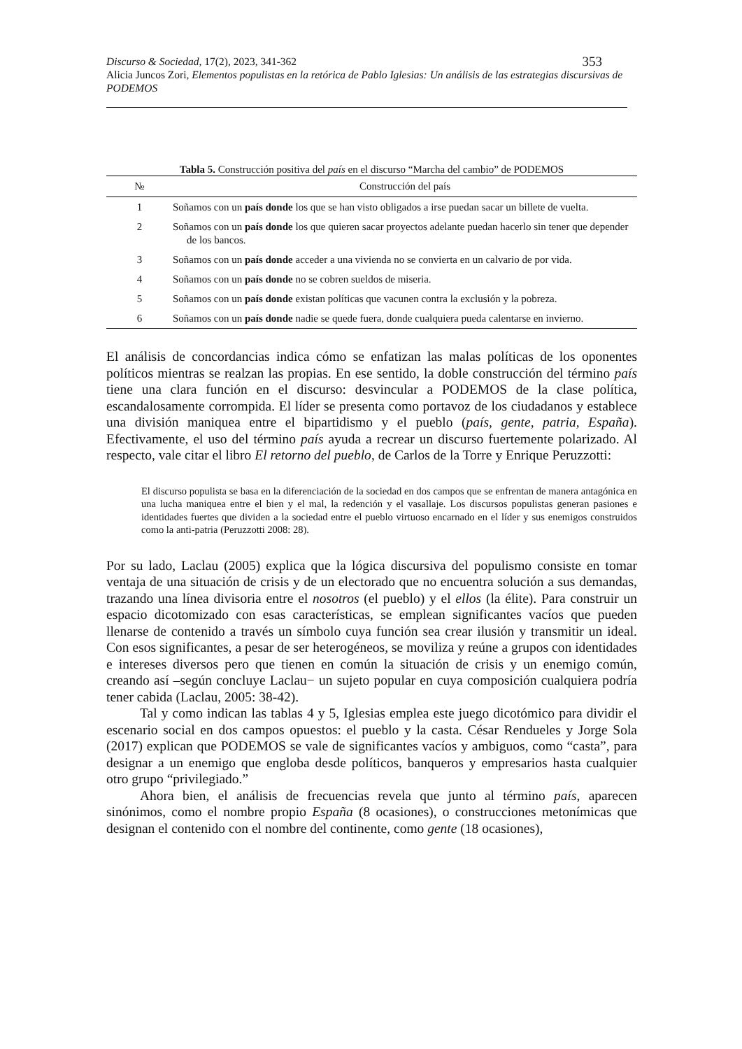Discurso & Sociedad, 17(2), 2023, 341-362 353
Alicia Juncos Zori, Elementos populistas en la retórica de Pablo Iglesias: Un análisis de las estrategias discursivas de PODEMOS
Tabla 5. Construcción positiva del país en el discurso “Marcha del cambio” de PODEMOS
| № | Construcción del país |
| --- | --- |
| 1 | Soñamos con un país donde los que se han visto obligados a irse puedan sacar un billete de vuelta. |
| 2 | Soñamos con un país donde los que quieren sacar proyectos adelante puedan hacerlo sin tener que depender de los bancos. |
| 3 | Soñamos con un país donde acceder a una vivienda no se convierta en un calvario de por vida. |
| 4 | Soñamos con un país donde no se cobren sueldos de miseria. |
| 5 | Soñamos con un país donde existan políticas que vacunen contra la exclusión y la pobreza. |
| 6 | Soñamos con un país donde nadie se quede fuera, donde cualquiera pueda calentarse en invierno. |
El análisis de concordancias indica cómo se enfatizan las malas políticas de los oponentes políticos mientras se realzan las propias. En ese sentido, la doble construcción del término país tiene una clara función en el discurso: desvincular a PODEMOS de la clase política, escandalosamente corrompida. El líder se presenta como portavoz de los ciudadanos y establece una división maniquea entre el bipartidismo y el pueblo (país, gente, patria, España). Efectivamente, el uso del término país ayuda a recrear un discurso fuertemente polarizado. Al respecto, vale citar el libro El retorno del pueblo, de Carlos de la Torre y Enrique Peruzzotti:
El discurso populista se basa en la diferenciación de la sociedad en dos campos que se enfrentan de manera antagónica en una lucha maniquea entre el bien y el mal, la redención y el vasallaje. Los discursos populistas generan pasiones e identidades fuertes que dividen a la sociedad entre el pueblo virtuoso encarnado en el líder y sus enemigos construidos como la anti-patria (Peruzzotti 2008: 28).
Por su lado, Laclau (2005) explica que la lógica discursiva del populismo consiste en tomar ventaja de una situación de crisis y de un electorado que no encuentra solución a sus demandas, trazando una línea divisoria entre el nosotros (el pueblo) y el ellos (la élite). Para construir un espacio dicotomizado con esas características, se emplean significantes vacíos que pueden llenarse de contenido a través un símbolo cuya función sea crear ilusión y transmitir un ideal. Con esos significantes, a pesar de ser heterogéneos, se moviliza y reúne a grupos con identidades e intereses diversos pero que tienen en común la situación de crisis y un enemigo común, creando así –según concluye Laclau− un sujeto popular en cuya composición cualquiera podría tener cabida (Laclau, 2005: 38-42).
Tal y como indican las tablas 4 y 5, Iglesias emplea este juego dicotómico para dividir el escenario social en dos campos opuestos: el pueblo y la casta. César Rendueles y Jorge Sola (2017) explican que PODEMOS se vale de significantes vacíos y ambiguos, como “casta”, para designar a un enemigo que engloba desde políticos, banqueros y empresarios hasta cualquier otro grupo “privilegiado.”
Ahora bien, el análisis de frecuencias revela que junto al término país, aparecen sinónimos, como el nombre propio España (8 ocasiones), o construcciones metonímicas que designan el contenido con el nombre del continente, como gente (18 ocasiones),